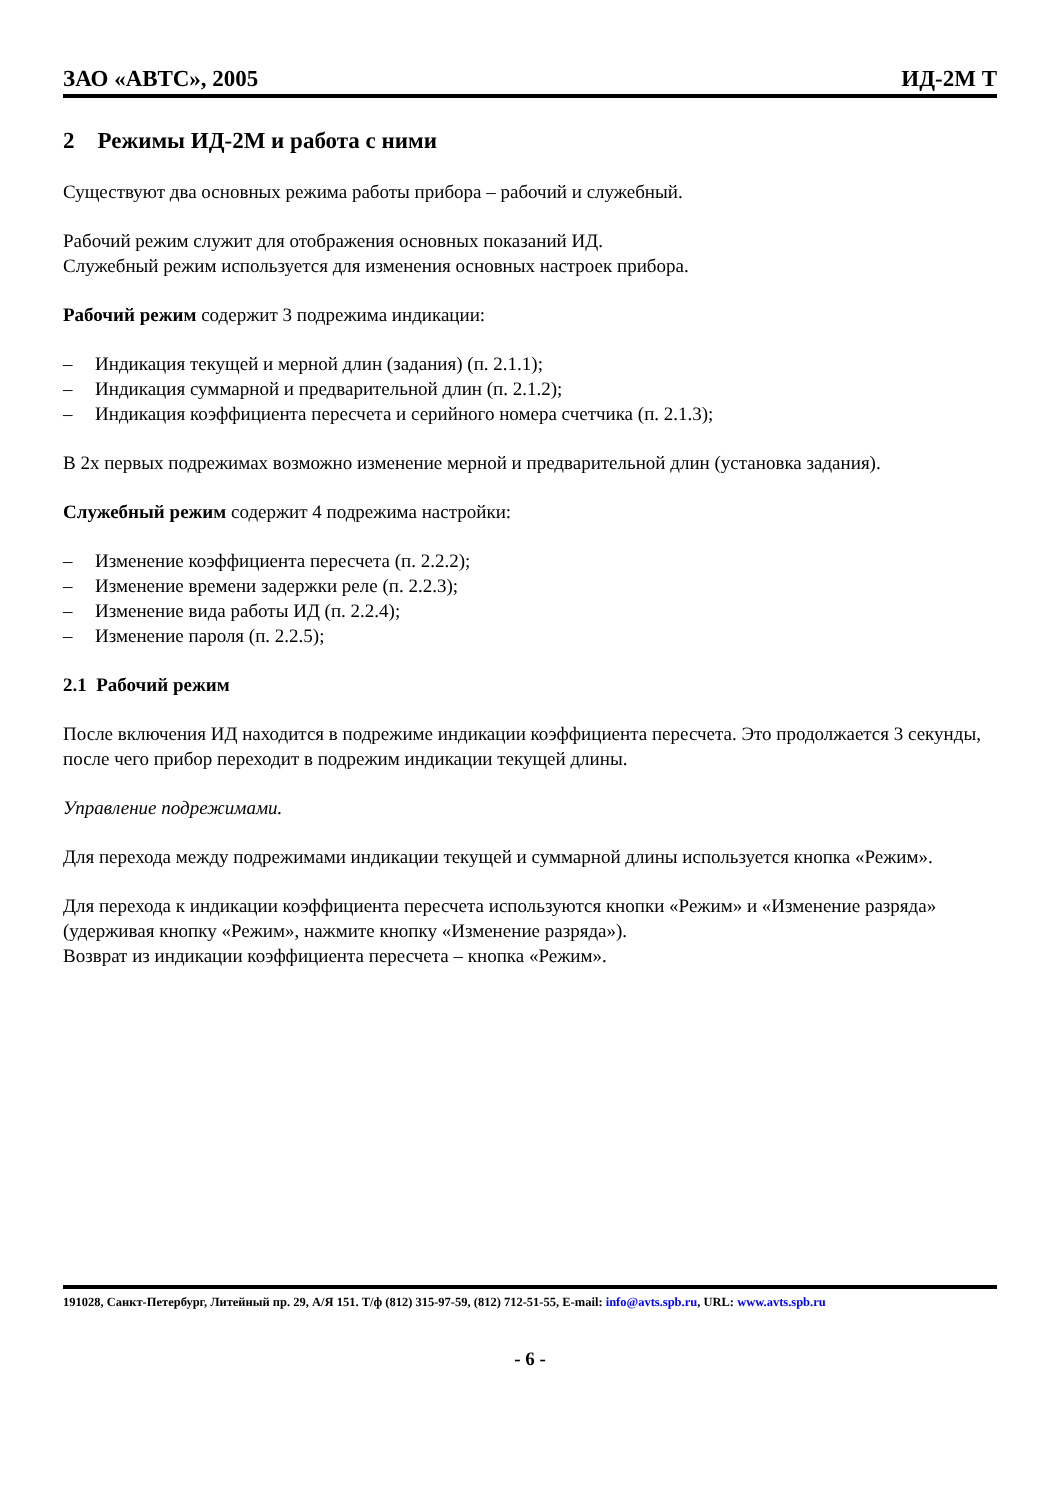ЗАО «АВТС», 2005 ИД-2М Т
2 Режимы ИД-2М и работа с ними
Существуют два основных режима работы прибора – рабочий и служебный.
Рабочий режим служит для отображения основных показаний ИД.
Служебный режим используется для изменения основных настроек прибора.
Рабочий режим содержит 3 подрежима индикации:
– Индикация текущей и мерной длин (задания) (п. 2.1.1);
– Индикация суммарной и предварительной длин (п. 2.1.2);
– Индикация коэффициента пересчета и серийного номера счетчика (п. 2.1.3);
В 2х первых подрежимах возможно изменение мерной и предварительной длин (установка задания).
Служебный режим содержит 4 подрежима настройки:
– Изменение коэффициента пересчета (п. 2.2.2);
– Изменение времени задержки реле (п. 2.2.3);
– Изменение вида работы ИД (п. 2.2.4);
– Изменение пароля (п. 2.2.5);
2.1 Рабочий режим
После включения ИД находится в подрежиме индикации коэффициента пересчета. Это продолжается 3 секунды, после чего прибор переходит в подрежим индикации текущей длины.
Управление подрежимами.
Для перехода между подрежимами индикации текущей и суммарной длины используется кнопка «Режим».
Для перехода к индикации коэффициента пересчета используются кнопки «Режим» и «Изменение разряда» (удерживая кнопку «Режим», нажмите кнопку «Изменение разряда»).
Возврат из индикации коэффициента пересчета – кнопка «Режим».
191028, Санкт-Петербург, Литейный пр. 29, А/Я 151. Т/ф (812) 315-97-59, (812) 712-51-55, E-mail: info@avts.spb.ru, URL: www.avts.spb.ru
- 6 -